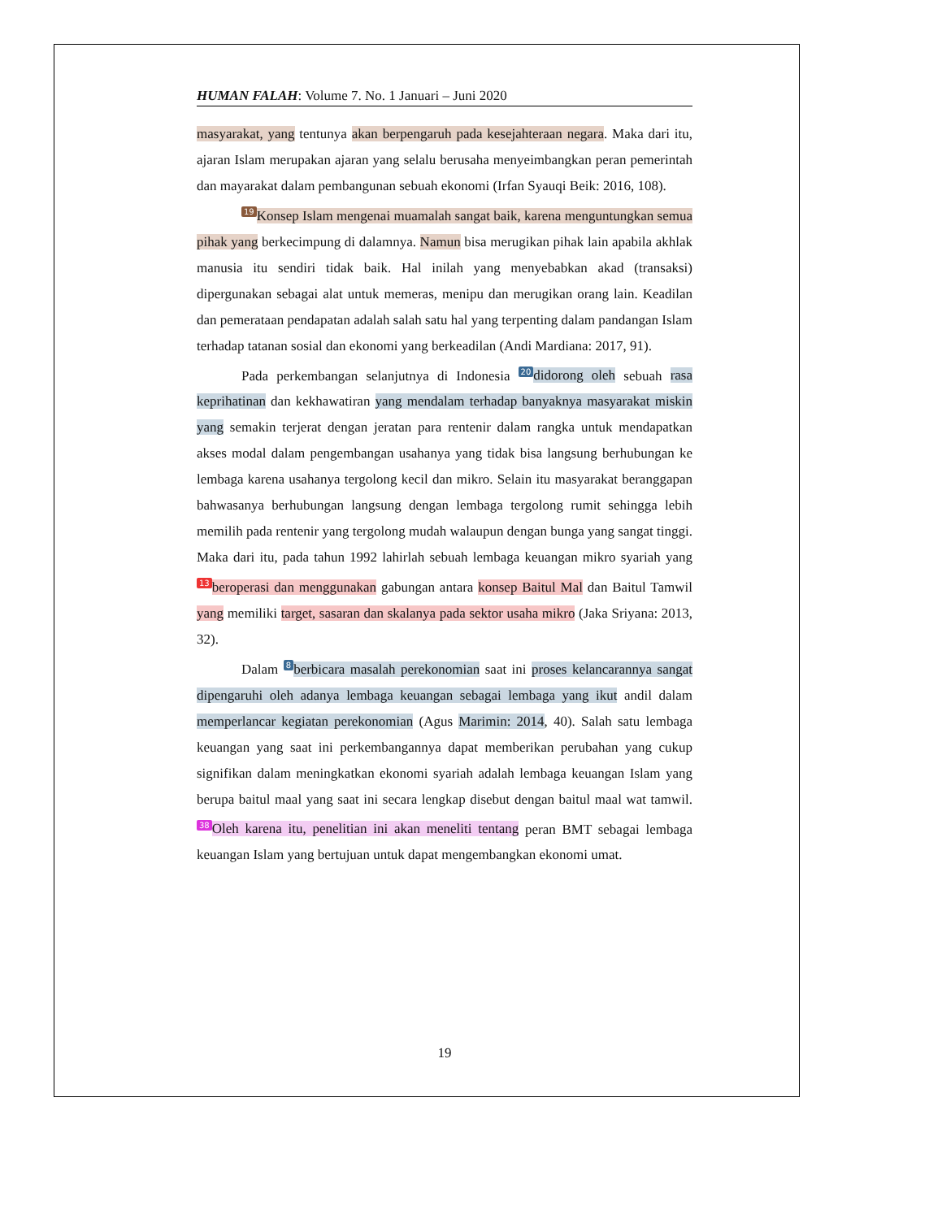HUMAN FALAH: Volume 7. No. 1 Januari – Juni 2020
masyarakat, yang tentunya akan berpengaruh pada kesejahteraan negara. Maka dari itu, ajaran Islam merupakan ajaran yang selalu berusaha menyeimbangkan peran pemerintah dan mayarakat dalam pembangunan sebuah ekonomi (Irfan Syauqi Beik: 2016, 108).
19 Konsep Islam mengenai muamalah sangat baik, karena menguntungkan semua pihak yang berkecimpung di dalamnya. Namun bisa merugikan pihak lain apabila akhlak manusia itu sendiri tidak baik. Hal inilah yang menyebabkan akad (transaksi) dipergunakan sebagai alat untuk memeras, menipu dan merugikan orang lain. Keadilan dan pemerataan pendapatan adalah salah satu hal yang terpenting dalam pandangan Islam terhadap tatanan sosial dan ekonomi yang berkeadilan (Andi Mardiana: 2017, 91).
Pada perkembangan selanjutnya di Indonesia 20 didorong oleh sebuah rasa keprihatinan dan kekhawatiran yang mendalam terhadap banyaknya masyarakat miskin yang semakin terjerat dengan jeratan para rentenir dalam rangka untuk mendapatkan akses modal dalam pengembangan usahanya yang tidak bisa langsung berhubungan ke lembaga karena usahanya tergolong kecil dan mikro. Selain itu masyarakat beranggapan bahwasanya berhubungan langsung dengan lembaga tergolong rumit sehingga lebih memilih pada rentenir yang tergolong mudah walaupun dengan bunga yang sangat tinggi. Maka dari itu, pada tahun 1992 lahirlah sebuah lembaga keuangan mikro syariah yang 13 beroperasi dan menggunakan gabungan antara konsep Baitul Mal dan Baitul Tamwil yang memiliki target, sasaran dan skalanya pada sektor usaha mikro (Jaka Sriyana: 2013, 32).
Dalam 8 berbicara masalah perekonomian saat ini proses kelancarannya sangat dipengaruhi oleh adanya lembaga keuangan sebagai lembaga yang ikut andil dalam memperlancar kegiatan perekonomian (Agus Marimin: 2014, 40). Salah satu lembaga keuangan yang saat ini perkembangannya dapat memberikan perubahan yang cukup signifikan dalam meningkatkan ekonomi syariah adalah lembaga keuangan Islam yang berupa baitul maal yang saat ini secara lengkap disebut dengan baitul maal wat tamwil. 38 Oleh karena itu, penelitian ini akan meneliti tentang peran BMT sebagai lembaga keuangan Islam yang bertujuan untuk dapat mengembangkan ekonomi umat.
19